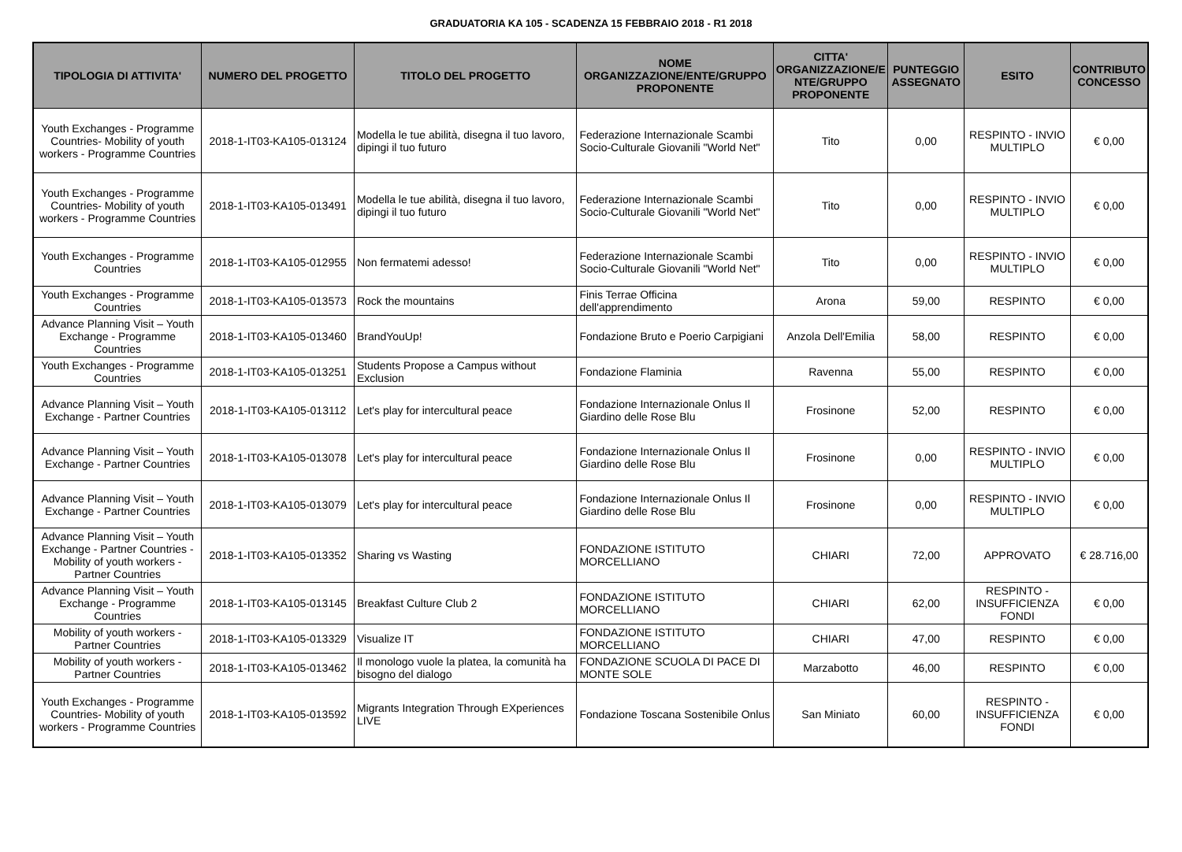GRADUATORIA KA 105 - SCADENZA 15 FEBBRAIO 2018 - R1 2018
| TIPOLOGIA DI ATTIVITA' | NUMERO DEL PROGETTO | TITOLO DEL PROGETTO | NOME ORGANIZZAZIONE/ENTE/GRUPPO PROPONENTE | CITTA' ORGANIZZAZIONE/E NTE/GRUPPO PROPONENTE | PUNTEGGIO ASSEGNATO | ESITO | CONTRIBUTO CONCESSO |
| --- | --- | --- | --- | --- | --- | --- | --- |
| Youth Exchanges - Programme Countries- Mobility of youth workers - Programme Countries | 2018-1-IT03-KA105-013124 | Modella le tue abilità, disegna il tuo lavoro, dipingi il tuo futuro | Federazione Internazionale Scambi Socio-Culturale Giovanili "World Net" | Tito | 0,00 | RESPINTO - INVIO MULTIPLO | € 0,00 |
| Youth Exchanges - Programme Countries- Mobility of youth workers - Programme Countries | 2018-1-IT03-KA105-013491 | Modella le tue abilità, disegna il tuo lavoro, dipingi il tuo futuro | Federazione Internazionale Scambi Socio-Culturale Giovanili "World Net" | Tito | 0,00 | RESPINTO - INVIO MULTIPLO | € 0,00 |
| Youth Exchanges - Programme Countries | 2018-1-IT03-KA105-012955 | Non fermatemi adesso! | Federazione Internazionale Scambi Socio-Culturale Giovanili "World Net" | Tito | 0,00 | RESPINTO - INVIO MULTIPLO | € 0,00 |
| Youth Exchanges - Programme Countries | 2018-1-IT03-KA105-013573 | Rock the mountains | Finis Terrae Officina dell'apprendimento | Arona | 59,00 | RESPINTO | € 0,00 |
| Advance Planning Visit – Youth Exchange - Programme Countries | 2018-1-IT03-KA105-013460 | BrandYouUp! | Fondazione Bruto e Poerio Carpigiani | Anzola Dell'Emilia | 58,00 | RESPINTO | € 0,00 |
| Youth Exchanges - Programme Countries | 2018-1-IT03-KA105-013251 | Students Propose a Campus without Exclusion | Fondazione Flaminia | Ravenna | 55,00 | RESPINTO | € 0,00 |
| Advance Planning Visit – Youth Exchange - Partner Countries | 2018-1-IT03-KA105-013112 | Let's play for intercultural peace | Fondazione Internazionale Onlus Il Giardino delle Rose Blu | Frosinone | 52,00 | RESPINTO | € 0,00 |
| Advance Planning Visit – Youth Exchange - Partner Countries | 2018-1-IT03-KA105-013078 | Let's play for intercultural peace | Fondazione Internazionale Onlus Il Giardino delle Rose Blu | Frosinone | 0,00 | RESPINTO - INVIO MULTIPLO | € 0,00 |
| Advance Planning Visit – Youth Exchange - Partner Countries | 2018-1-IT03-KA105-013079 | Let's play for intercultural peace | Fondazione Internazionale Onlus Il Giardino delle Rose Blu | Frosinone | 0,00 | RESPINTO - INVIO MULTIPLO | € 0,00 |
| Advance Planning Visit – Youth Exchange - Partner Countries - Mobility of youth workers - Partner Countries | 2018-1-IT03-KA105-013352 | Sharing vs Wasting | FONDAZIONE ISTITUTO MORCELLIANO | CHIARI | 72,00 | APPROVATO | € 28.716,00 |
| Advance Planning Visit – Youth Exchange - Programme Countries | 2018-1-IT03-KA105-013145 | Breakfast Culture Club 2 | FONDAZIONE ISTITUTO MORCELLIANO | CHIARI | 62,00 | RESPINTO - INSUFFICIENZA FONDI | € 0,00 |
| Mobility of youth workers - Partner Countries | 2018-1-IT03-KA105-013329 | Visualize IT | FONDAZIONE ISTITUTO MORCELLIANO | CHIARI | 47,00 | RESPINTO | € 0,00 |
| Mobility of youth workers - Partner Countries | 2018-1-IT03-KA105-013462 | Il monologo vuole la platea, la comunità ha bisogno del dialogo | FONDAZIONE SCUOLA DI PACE DI MONTE SOLE | Marzabotto | 46,00 | RESPINTO | € 0,00 |
| Youth Exchanges - Programme Countries- Mobility of youth workers - Programme Countries | 2018-1-IT03-KA105-013592 | Migrants Integration Through EXperiences LIVE | Fondazione Toscana Sostenibile Onlus | San Miniato | 60,00 | RESPINTO - INSUFFICIENZA FONDI | € 0,00 |